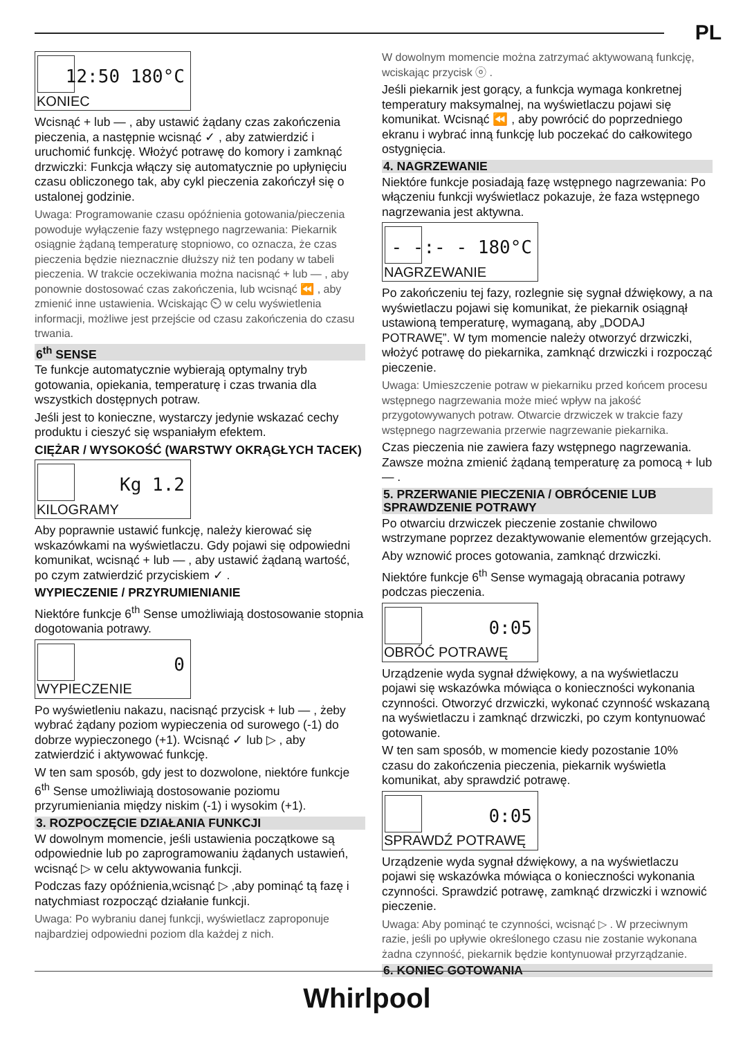PL
12:50 180°C
KONIEC
Wcisnąć + lub — , aby ustawić żądany czas zakończenia pieczenia, a następnie wcisnąć ✓ , aby zatwierdzić i uruchomić funkcję. Włożyć potrawę do komory i zamknąć drzwiczki: Funkcja włączy się automatycznie po upłynięciu czasu obliczonego tak, aby cykl pieczenia zakończył się o ustalonej godzinie.
Uwaga: Programowanie czasu opóźnienia gotowania/pieczenia powoduje wyłączenie fazy wstępnego nagrzewania: Piekarnik osiągnie żądaną temperaturę stopniowo, co oznacza, że czas pieczenia będzie nieznacznie dłuższy niż ten podany w tabeli pieczenia. W trakcie oczekiwania można nacisnąć + lub — , aby ponownie dostosować czas zakończenia, lub wcisnąć ⏪ , aby zmienić inne ustawienia. Wciskając ⏲ w celu wyświetlenia informacji, możliwe jest przejście od czasu zakończenia do czasu trwania.
6<sup>th</sup> SENSE
Te funkcje automatycznie wybierają optymalny tryb gotowania, opiekania, temperaturę i czas trwania dla wszystkich dostępnych potraw.
Jeśli jest to konieczne, wystarczy jedynie wskazać cechy produktu i cieszyć się wspaniałym efektem.
CIĘŻAR / WYSOKOŚĆ (WARSTWY OKRĄGŁYCH TACEK)
Kg 1.2
KILOGRAMY
Aby poprawnie ustawić funkcję, należy kierować się wskazówkami na wyświetlaczu. Gdy pojawi się odpowiedni komunikat, wcisnąć + lub — , aby ustawić żądaną wartość, po czym zatwierdzić przyciskiem ✓ .
WYPIECZENIE / PRZYRUMIENIANIE
Niektóre funkcje 6<sup>th</sup> Sense umożliwiają dostosowanie stopnia dogotowania potrawy.
0
WYPIECZENIE
Po wyświetleniu nakazu, nacisnąć przycisk + lub — , żeby wybrać żądany poziom wypieczenia od surowego (-1) do dobrze wypieczonego (+1). Wcisnąć ✓ lub ▷ , aby zatwierdzić i aktywować funkcję.
W ten sam sposób, gdy jest to dozwolone, niektóre funkcje 6<sup>th</sup> Sense umożliwiają dostosowanie poziomu przyrumieniania między niskim (-1) i wysokim (+1).
3. ROZPOCZĘCIE DZIAŁANIA FUNKCJI
W dowolnym momencie, jeśli ustawienia początkowe są odpowiednie lub po zaprogramowaniu żądanych ustawień, wcisnąć ▷ w celu aktywowania funkcji.
Podczas fazy opóźnienia,wcisnąć ▷ ,aby pominąć tą fazę i natychmiast rozpocząć działanie funkcji.
Uwaga: Po wybraniu danej funkcji, wyświetlacz zaproponuje najbardziej odpowiedni poziom dla każdej z nich.
W dowolnym momencie można zatrzymać aktywowaną funkcję, wciskając przycisk ⓞ .
Jeśli piekarnik jest gorący, a funkcja wymaga konkretnej temperatury maksymalnej, na wyświetlaczu pojawi się komunikat. Wcisnąć ⏪ , aby powrócić do poprzedniego ekranu i wybrać inną funkcję lub poczekać do całkowitego ostygnięcia.
4. NAGRZEWANIE
Niektóre funkcje posiadają fazę wstępnego nagrzewania: Po włączeniu funkcji wyświetlacz pokazuje, że faza wstępnego nagrzewania jest aktywna.
- -:- - 180°C
NAGRZEWANIE
Po zakończeniu tej fazy, rozlegnie się sygnał dźwiękowy, a na wyświetlaczu pojawi się komunikat, że piekarnik osiągnął ustawioną temperaturę, wymaganą, aby „DODAJ POTRAWĘ”. W tym momencie należy otworzyć drzwiczki, włożyć potrawę do piekarnika, zamknąć drzwiczki i rozpocząć pieczenie.
Uwaga: Umieszczenie potraw w piekarniku przed końcem procesu wstępnego nagrzewania może mieć wpływ na jakość przygotowywanych potraw. Otwarcie drzwiczek w trakcie fazy wstępnego nagrzewania przerwie nagrzewanie piekarnika.
Czas pieczenia nie zawiera fazy wstępnego nagrzewania. Zawsze można zmienić żądaną temperaturę za pomocą + lub — .
5. PRZERWANIE PIECZENIA / OBRÓCENIE LUB SPRAWDZENIE POTRAWY
Po otwarciu drzwiczek pieczenie zostanie chwilowo wstrzymane poprzez dezaktywowanie elementów grzejących.
Aby wznowić proces gotowania, zamknąć drzwiczki.
Niektóre funkcje 6<sup>th</sup> Sense wymagają obracania potrawy podczas pieczenia.
0:05
OBRÓĆ POTRAWĘ
Urządzenie wyda sygnał dźwiękowy, a na wyświetlaczu pojawi się wskazówka mówiąca o konieczności wykonania czynności. Otworzyć drzwiczki, wykonać czynność wskazaną na wyświetlaczu i zamknąć drzwiczki, po czym kontynuować gotowanie.
W ten sam sposób, w momencie kiedy pozostanie 10% czasu do zakończenia pieczenia, piekarnik wyświetla komunikat, aby sprawdzić potrawę.
0:05
SPRAWDŹ POTRAWĘ
Urządzenie wyda sygnał dźwiękowy, a na wyświetlaczu pojawi się wskazówka mówiąca o konieczności wykonania czynności. Sprawdzić potrawę, zamknąć drzwiczki i wznowić pieczenie.
Uwaga: Aby pominąć te czynności, wcisnąć ▷ . W przeciwnym razie, jeśli po upływie określonego czasu nie zostanie wykonana żadna czynność, piekarnik będzie kontynuował przyrządzanie.
6. KONIEC GOTOWANIA
Whirlpool